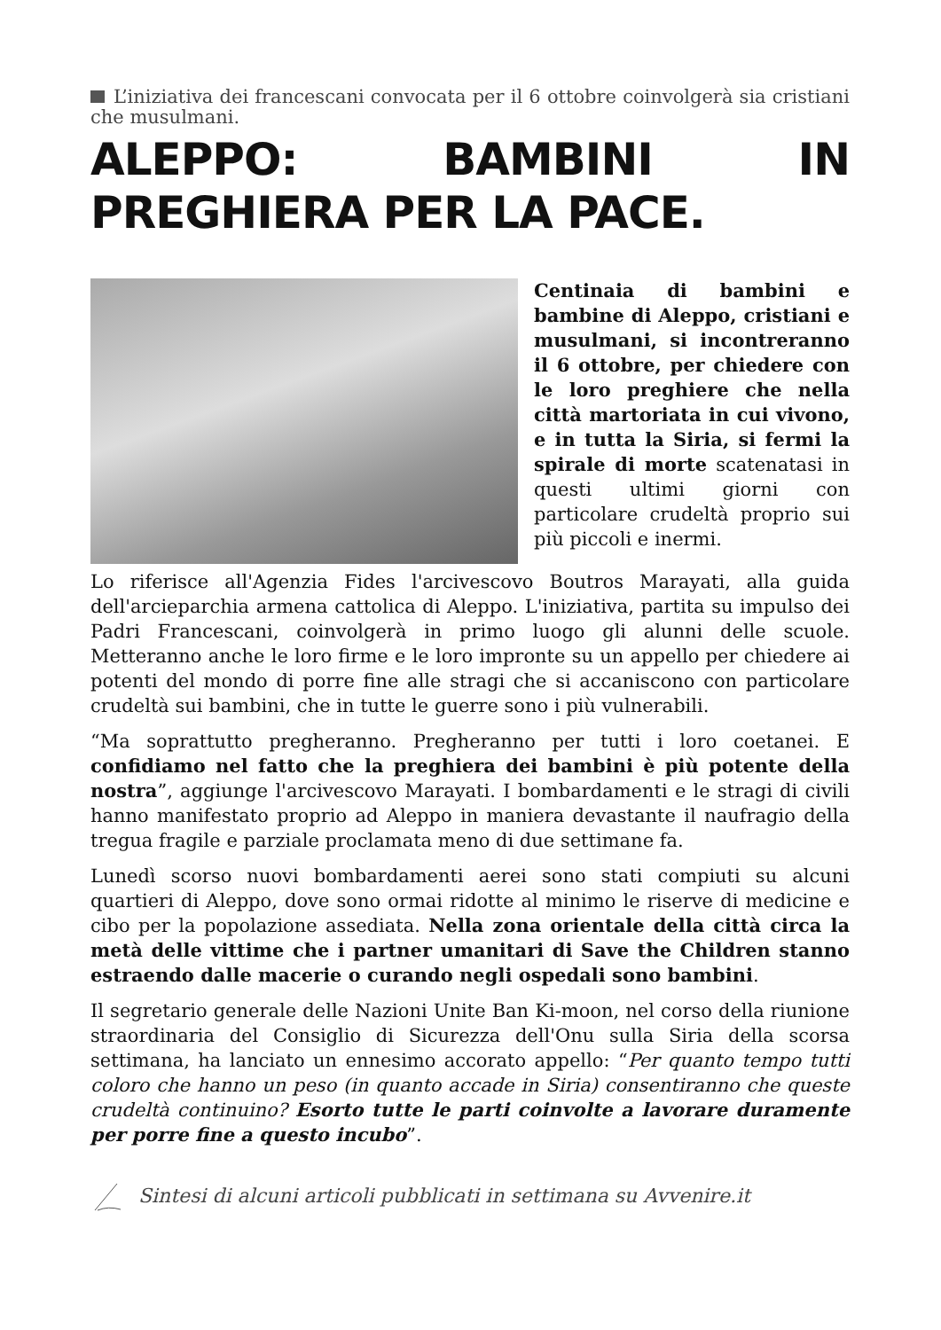L’iniziativa dei francescani convocata per il 6 ottobre coinvolgerà sia cristiani che musulmani.
ALEPPO: BAMBINI IN PREGHIERA PER LA PACE.
Centinaia di bambini e bambine di Aleppo, cristiani e musulmani, si incontreranno il 6 ottobre, per chiedere con le loro preghiere che nella città martoriata in cui vivono, e in tutta la Siria, si fermi la spirale di morte scatenatasi in questi ultimi giorni con particolare crudeltà proprio sui più piccoli e inermi.
Lo riferisce all'Agenzia Fides l'arcivescovo Boutros Marayati, alla guida dell'arcieparchia armena cattolica di Aleppo. L'iniziativa, partita su impulso dei Padri Francescani, coinvolgerà in primo luogo gli alunni delle scuole. Metteranno anche le loro firme e le loro impronte su un appello per chiedere ai potenti del mondo di porre fine alle stragi che si accaniscono con particolare crudeltà sui bambini, che in tutte le guerre sono i più vulnerabili.
“Ma soprattutto pregheranno. Pregheranno per tutti i loro coetanei. E confidiamo nel fatto che la preghiera dei bambini è più potente della nostra”, aggiunge l'arcivescovo Marayati. I bombardamenti e le stragi di civili hanno manifestato proprio ad Aleppo in maniera devastante il naufragio della tregua fragile e parziale proclamata meno di due settimane fa.
Lunedì scorso nuovi bombardamenti aerei sono stati compiuti su alcuni quartieri di Aleppo, dove sono ormai ridotte al minimo le riserve di medicine e cibo per la popolazione assediata. Nella zona orientale della città circa la metà delle vittime che i partner umanitari di Save the Children stanno estraendo dalle macerie o curando negli ospedali sono bambini.
Il segretario generale delle Nazioni Unite Ban Ki-moon, nel corso della riunione straordinaria del Consiglio di Sicurezza dell'Onu sulla Siria della scorsa settimana, ha lanciato un ennesimo accorato appello: “Per quanto tempo tutti coloro che hanno un peso (in quanto accade in Siria) consentiranno che queste crudeltà continuino? Esorto tutte le parti coinvolte a lavorare duramente per porre fine a questo incubo”.
Sintesi di alcuni articoli pubblicati in settimana su Avvenire.it